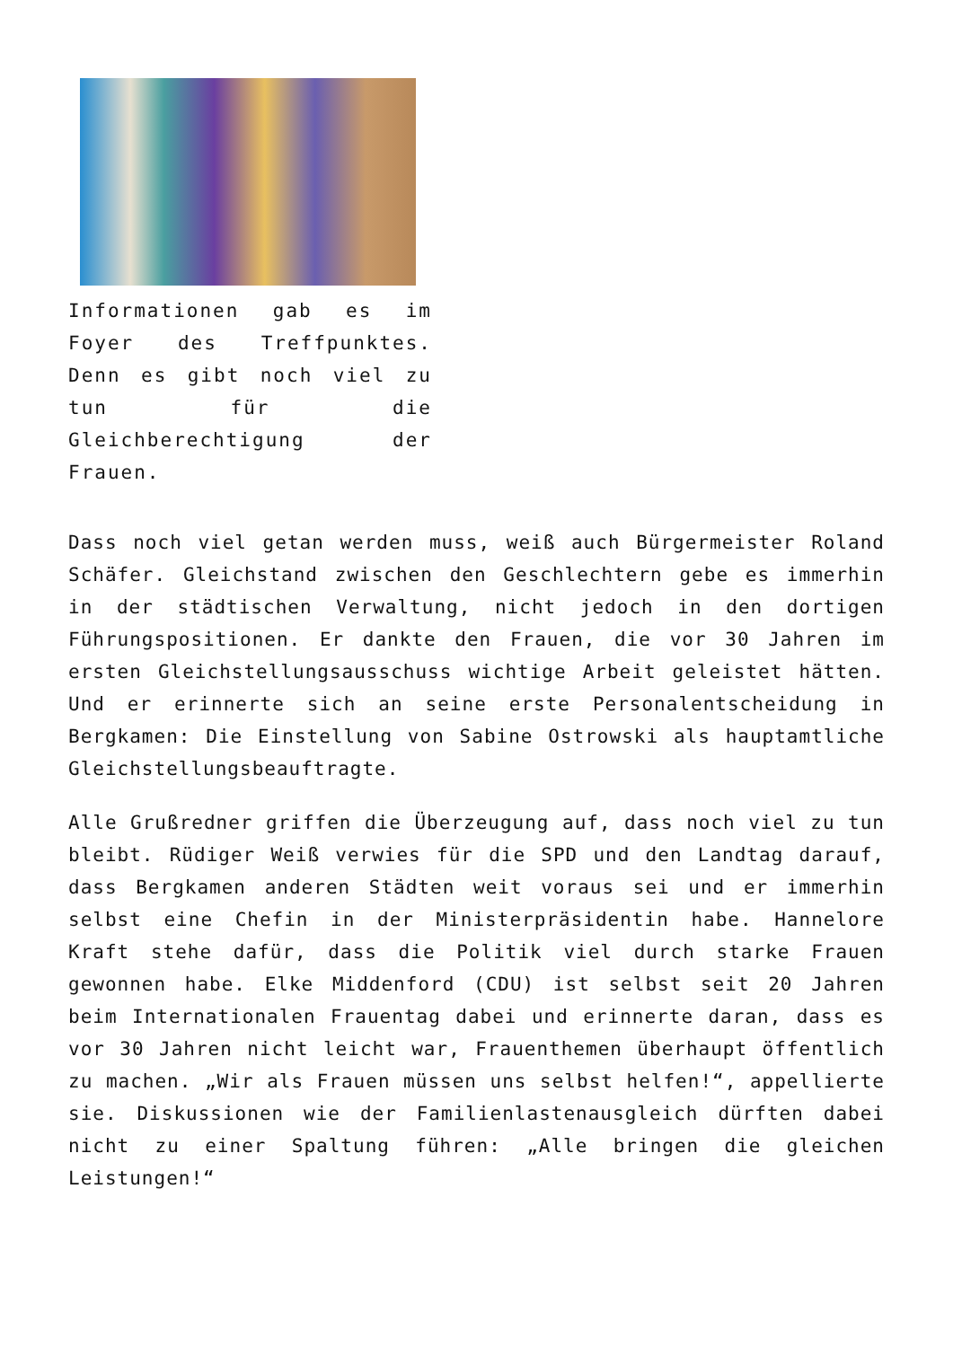Informationen gab es im Foyer des Treffpunktes. Denn es gibt noch viel zu tun für die Gleichberechtigung der Frauen.
Dass noch viel getan werden muss, weiß auch Bürgermeister Roland Schäfer. Gleichstand zwischen den Geschlechtern gebe es immerhin in der städtischen Verwaltung, nicht jedoch in den dortigen Führungspositionen. Er dankte den Frauen, die vor 30 Jahren im ersten Gleichstellungsausschuss wichtige Arbeit geleistet hätten. Und er erinnerte sich an seine erste Personalentscheidung in Bergkamen: Die Einstellung von Sabine Ostrowski als hauptamtliche Gleichstellungsbeauftragte.
Alle Grußredner griffen die Überzeugung auf, dass noch viel zu tun bleibt. Rüdiger Weiß verwies für die SPD und den Landtag darauf, dass Bergkamen anderen Städten weit voraus sei und er immerhin selbst eine Chefin in der Ministerpräsidentin habe. Hannelore Kraft stehe dafür, dass die Politik viel durch starke Frauen gewonnen habe. Elke Middenford (CDU) ist selbst seit 20 Jahren beim Internationalen Frauentag dabei und erinnerte daran, dass es vor 30 Jahren nicht leicht war, Frauenthemen überhaupt öffentlich zu machen. „Wir als Frauen müssen uns selbst helfen!“, appellierte sie. Diskussionen wie der Familienlastenausgleich dürften dabei nicht zu einer Spaltung führen: „Alle bringen die gleichen Leistungen!“